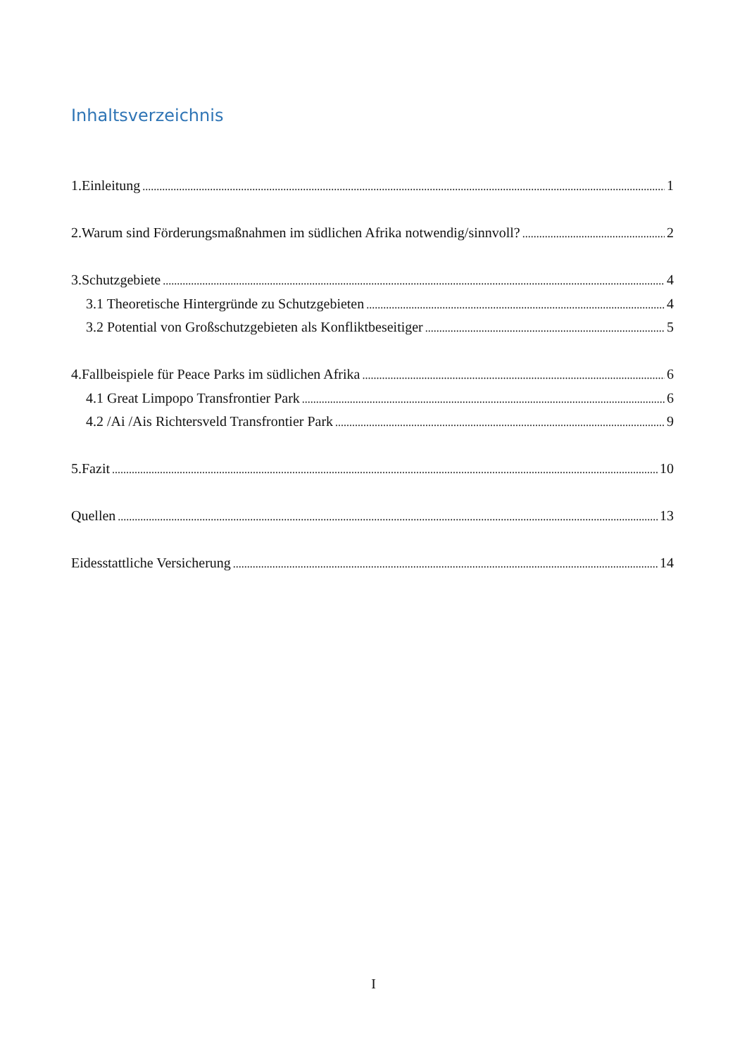Inhaltsverzeichnis
1.Einleitung 1
2.Warum sind Förderungsmaßnahmen im südlichen Afrika notwendig/sinnvoll? 2
3.Schutzgebiete 4
3.1 Theoretische Hintergründe zu Schutzgebieten 4
3.2 Potential von Großschutzgebieten als Konfliktbeseitiger 5
4.Fallbeispiele für Peace Parks im südlichen Afrika 6
4.1 Great Limpopo Transfrontier Park 6
4.2 /Ai /Ais Richtersveld Transfrontier Park 9
5.Fazit 10
Quellen 13
Eidesstattliche Versicherung 14
I